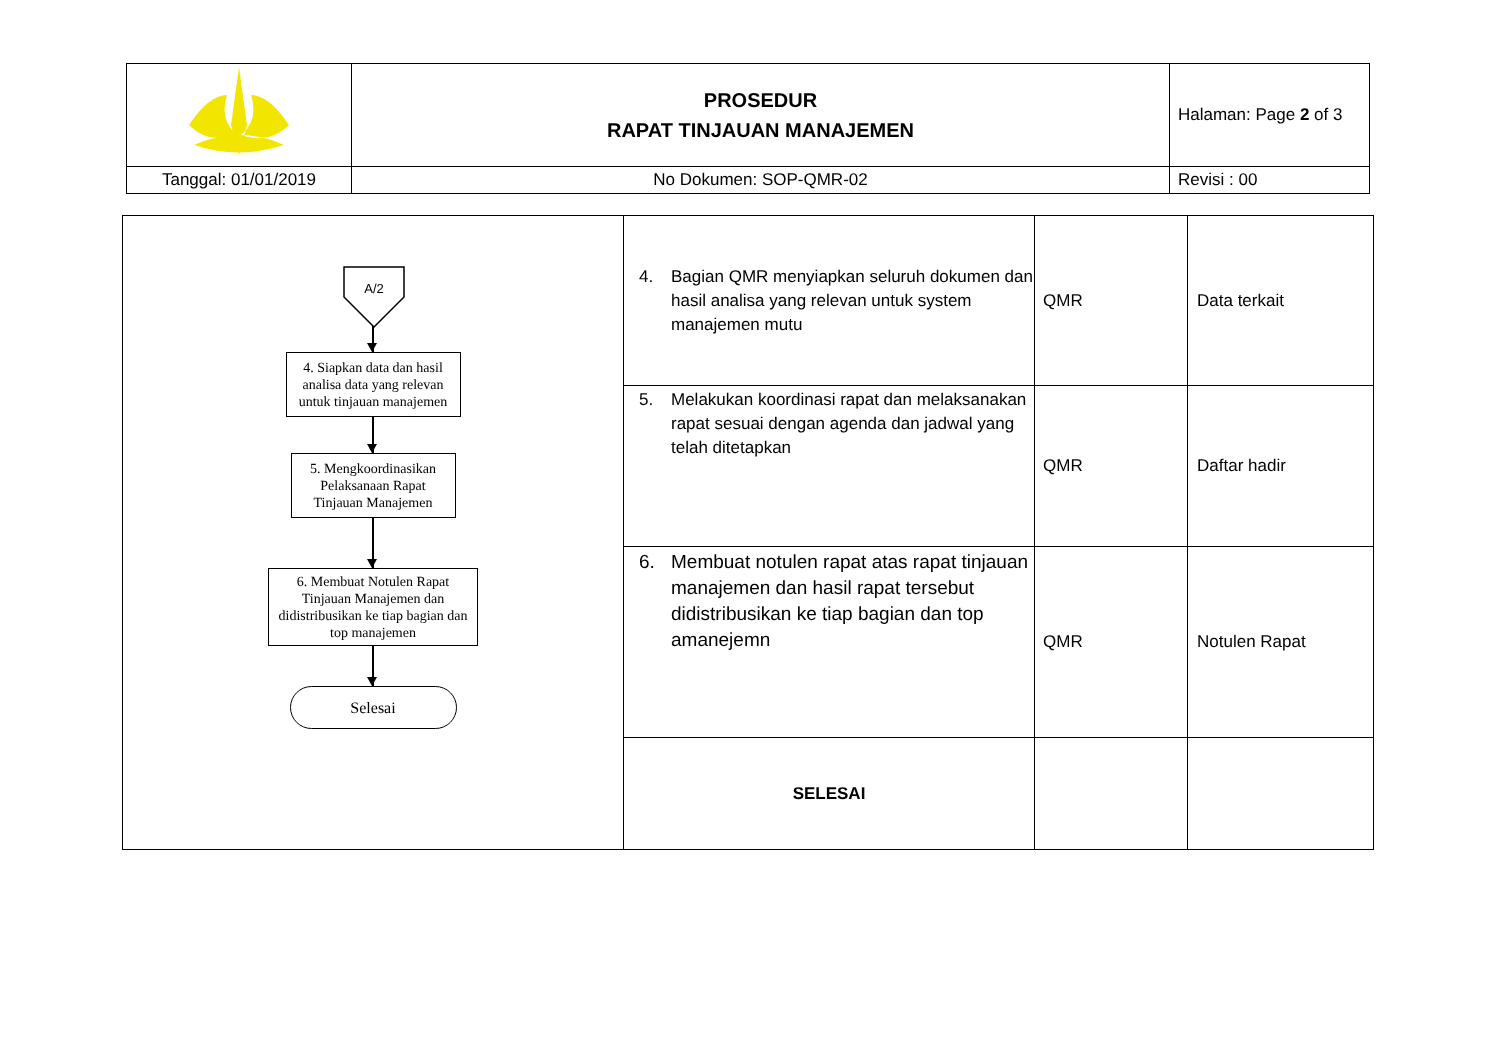| | PROSEDUR RAPAT TINJAUAN MANAJEMEN | Halaman: Page 2 of 3 |
| Tanggal: 01/01/2019 | No Dokumen: SOP-QMR-02 | Revisi : 00 |
| A/2 4. Siapkan data dan hasil analisa data yang relevan untuk tinjauan manajemen 5. Mengkoordinasikan Pelaksanaan Rapat Tinjauan Manajemen 6. Membuat Notulen Rapat Tinjauan Manajemen dan didistribusikan ke tiap bagian dan top manajemen Selesai | 4. Bagian QMR menyiapkan seluruh dokumen dan hasil analisa yang relevan untuk system manajemen mutu | QMR | Data terkait |
| | 5. Melakukan koordinasi rapat dan melaksanakan rapat sesuai dengan agenda dan jadwal yang telah ditetapkan | QMR | Daftar hadir |
| | 6. Membuat notulen rapat atas rapat tinjauan manajemen dan hasil rapat tersebut didistribusikan ke tiap bagian dan top amanejemn | QMR | Notulen Rapat |
| | SELESAI | | |